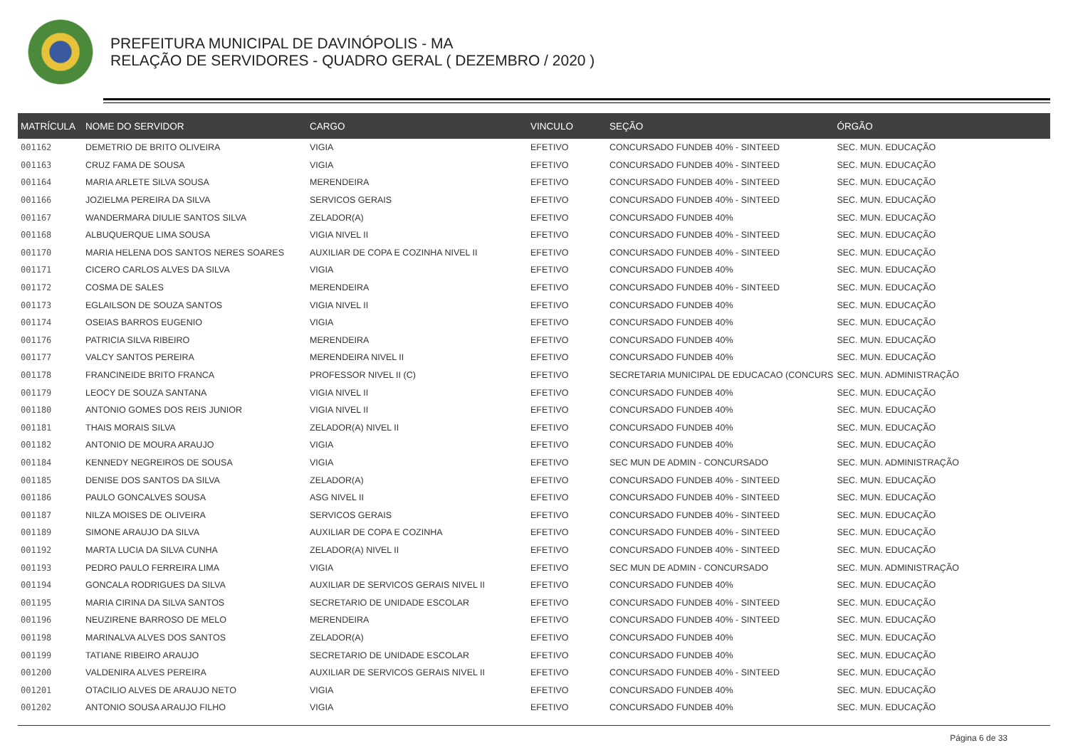PREFEITURA MUNICIPAL DE DAVINÓPOLIS - MA
RELAÇÃO DE SERVIDORES - QUADRO GERAL ( DEZEMBRO / 2020 )
| MATRÍCULA | NOME DO SERVIDOR | CARGO | VINCULO | SEÇÃO | ÓRGÃO |
| --- | --- | --- | --- | --- | --- |
| 001162 | DEMETRIO DE BRITO OLIVEIRA | VIGIA | EFETIVO | CONCURSADO FUNDEB 40% - SINTEED | SEC. MUN. EDUCAÇÃO |
| 001163 | CRUZ FAMA DE SOUSA | VIGIA | EFETIVO | CONCURSADO FUNDEB 40% - SINTEED | SEC. MUN. EDUCAÇÃO |
| 001164 | MARIA ARLETE SILVA SOUSA | MERENDEIRA | EFETIVO | CONCURSADO FUNDEB 40% - SINTEED | SEC. MUN. EDUCAÇÃO |
| 001166 | JOZIELMA PEREIRA DA SILVA | SERVICOS GERAIS | EFETIVO | CONCURSADO FUNDEB 40% - SINTEED | SEC. MUN. EDUCAÇÃO |
| 001167 | WANDERMARA DIULIE SANTOS SILVA | ZELADOR(A) | EFETIVO | CONCURSADO FUNDEB 40% | SEC. MUN. EDUCAÇÃO |
| 001168 | ALBUQUERQUE LIMA SOUSA | VIGIA NIVEL II | EFETIVO | CONCURSADO FUNDEB 40% - SINTEED | SEC. MUN. EDUCAÇÃO |
| 001170 | MARIA HELENA DOS SANTOS NERES SOARES | AUXILIAR DE COPA E COZINHA NIVEL II | EFETIVO | CONCURSADO FUNDEB 40% - SINTEED | SEC. MUN. EDUCAÇÃO |
| 001171 | CICERO CARLOS ALVES DA SILVA | VIGIA | EFETIVO | CONCURSADO FUNDEB 40% | SEC. MUN. EDUCAÇÃO |
| 001172 | COSMA DE SALES | MERENDEIRA | EFETIVO | CONCURSADO FUNDEB 40% - SINTEED | SEC. MUN. EDUCAÇÃO |
| 001173 | EGLAILSON DE SOUZA SANTOS | VIGIA NIVEL II | EFETIVO | CONCURSADO FUNDEB 40% | SEC. MUN. EDUCAÇÃO |
| 001174 | OSEIAS BARROS EUGENIO | VIGIA | EFETIVO | CONCURSADO FUNDEB 40% | SEC. MUN. EDUCAÇÃO |
| 001176 | PATRICIA SILVA RIBEIRO | MERENDEIRA | EFETIVO | CONCURSADO FUNDEB 40% | SEC. MUN. EDUCAÇÃO |
| 001177 | VALCY SANTOS PEREIRA | MERENDEIRA NIVEL II | EFETIVO | CONCURSADO FUNDEB 40% | SEC. MUN. EDUCAÇÃO |
| 001178 | FRANCINEIDE BRITO FRANCA | PROFESSOR NIVEL II (C) | EFETIVO | SECRETARIA MUNICIPAL DE EDUCACAO (CONCURS | SEC. MUN. ADMINISTRAÇÃO |
| 001179 | LEOCY DE SOUZA SANTANA | VIGIA NIVEL II | EFETIVO | CONCURSADO FUNDEB 40% | SEC. MUN. EDUCAÇÃO |
| 001180 | ANTONIO GOMES DOS REIS JUNIOR | VIGIA NIVEL II | EFETIVO | CONCURSADO FUNDEB 40% | SEC. MUN. EDUCAÇÃO |
| 001181 | THAIS MORAIS SILVA | ZELADOR(A) NIVEL II | EFETIVO | CONCURSADO FUNDEB 40% | SEC. MUN. EDUCAÇÃO |
| 001182 | ANTONIO DE MOURA ARAUJO | VIGIA | EFETIVO | CONCURSADO FUNDEB 40% | SEC. MUN. EDUCAÇÃO |
| 001184 | KENNEDY NEGREIROS DE SOUSA | VIGIA | EFETIVO | SEC MUN DE ADMIN - CONCURSADO | SEC. MUN. ADMINISTRAÇÃO |
| 001185 | DENISE DOS SANTOS DA SILVA | ZELADOR(A) | EFETIVO | CONCURSADO FUNDEB 40% - SINTEED | SEC. MUN. EDUCAÇÃO |
| 001186 | PAULO GONCALVES SOUSA | ASG NIVEL II | EFETIVO | CONCURSADO FUNDEB 40% - SINTEED | SEC. MUN. EDUCAÇÃO |
| 001187 | NILZA MOISES DE OLIVEIRA | SERVICOS GERAIS | EFETIVO | CONCURSADO FUNDEB 40% - SINTEED | SEC. MUN. EDUCAÇÃO |
| 001189 | SIMONE ARAUJO DA SILVA | AUXILIAR DE COPA E COZINHA | EFETIVO | CONCURSADO FUNDEB 40% - SINTEED | SEC. MUN. EDUCAÇÃO |
| 001192 | MARTA LUCIA DA SILVA CUNHA | ZELADOR(A) NIVEL II | EFETIVO | CONCURSADO FUNDEB 40% - SINTEED | SEC. MUN. EDUCAÇÃO |
| 001193 | PEDRO PAULO FERREIRA LIMA | VIGIA | EFETIVO | SEC MUN DE ADMIN - CONCURSADO | SEC. MUN. ADMINISTRAÇÃO |
| 001194 | GONCALA RODRIGUES DA SILVA | AUXILIAR DE SERVICOS GERAIS NIVEL II | EFETIVO | CONCURSADO FUNDEB 40% | SEC. MUN. EDUCAÇÃO |
| 001195 | MARIA CIRINA DA SILVA SANTOS | SECRETARIO DE UNIDADE ESCOLAR | EFETIVO | CONCURSADO FUNDEB 40% - SINTEED | SEC. MUN. EDUCAÇÃO |
| 001196 | NEUZIRENE BARROSO DE MELO | MERENDEIRA | EFETIVO | CONCURSADO FUNDEB 40% - SINTEED | SEC. MUN. EDUCAÇÃO |
| 001198 | MARINALVA ALVES DOS SANTOS | ZELADOR(A) | EFETIVO | CONCURSADO FUNDEB 40% | SEC. MUN. EDUCAÇÃO |
| 001199 | TATIANE RIBEIRO ARAUJO | SECRETARIO DE UNIDADE ESCOLAR | EFETIVO | CONCURSADO FUNDEB 40% | SEC. MUN. EDUCAÇÃO |
| 001200 | VALDENIRA ALVES PEREIRA | AUXILIAR DE SERVICOS GERAIS NIVEL II | EFETIVO | CONCURSADO FUNDEB 40% - SINTEED | SEC. MUN. EDUCAÇÃO |
| 001201 | OTACILIO ALVES DE ARAUJO NETO | VIGIA | EFETIVO | CONCURSADO FUNDEB 40% | SEC. MUN. EDUCAÇÃO |
| 001202 | ANTONIO SOUSA ARAUJO FILHO | VIGIA | EFETIVO | CONCURSADO FUNDEB 40% | SEC. MUN. EDUCAÇÃO |
Página 6 de 33